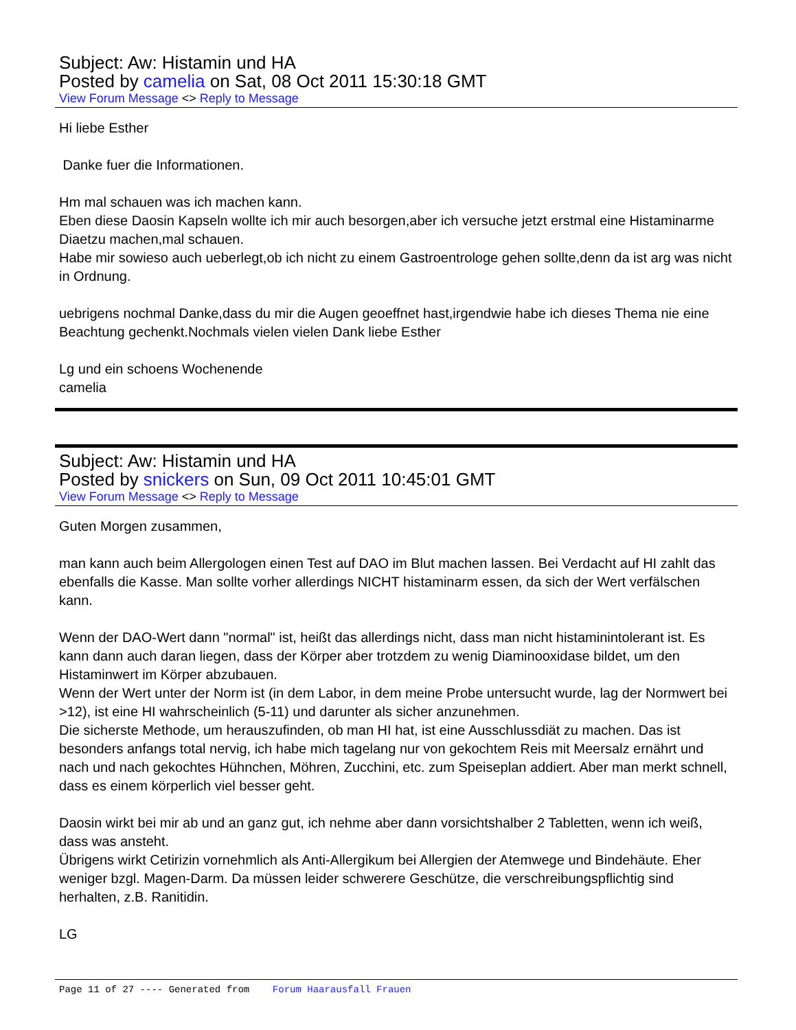Subject: Aw: Histamin und HA
Posted by camelia on Sat, 08 Oct 2011 15:30:18 GMT
View Forum Message <> Reply to Message
Hi liebe Esther
Danke fuer die Informationen.
Hm mal schauen was ich machen kann.
Eben diese Daosin Kapseln wollte ich mir auch besorgen,aber ich versuche jetzt erstmal eine Histaminarme Diaetzu machen,mal schauen.
Habe mir sowieso auch ueberlegt,ob ich nicht zu einem Gastroentrologe gehen sollte,denn da ist arg was nicht in Ordnung.
uebrigens nochmal Danke,dass du mir die Augen geoeffnet hast,irgendwie habe ich dieses Thema nie eine Beachtung gechenkt.Nochmals vielen vielen Dank liebe Esther
Lg und ein schoens Wochenende
camelia
Subject: Aw: Histamin und HA
Posted by snickers on Sun, 09 Oct 2011 10:45:01 GMT
View Forum Message <> Reply to Message
Guten Morgen zusammen,
man kann auch beim Allergologen einen Test auf DAO im Blut machen lassen. Bei Verdacht auf HI zahlt das ebenfalls die Kasse. Man sollte vorher allerdings NICHT histaminarm essen, da sich der Wert verfälschen kann.
Wenn der DAO-Wert dann "normal" ist, heißt das allerdings nicht, dass man nicht histaminintolerant ist. Es kann dann auch daran liegen, dass der Körper aber trotzdem zu wenig Diaminooxidase bildet, um den Histaminwert im Körper abzubauen.
Wenn der Wert unter der Norm ist (in dem Labor, in dem meine Probe untersucht wurde, lag der Normwert bei >12), ist eine HI wahrscheinlich (5-11) und darunter als sicher anzunehmen.
Die sicherste Methode, um herauszufinden, ob man HI hat, ist eine Ausschlussdiät zu machen. Das ist besonders anfangs total nervig, ich habe mich tagelang nur von gekochtem Reis mit Meersalz ernährt und nach und nach gekochtes Hühnchen, Möhren, Zucchini, etc. zum Speiseplan addiert. Aber man merkt schnell, dass es einem körperlich viel besser geht.
Daosin wirkt bei mir ab und an ganz gut, ich nehme aber dann vorsichtshalber 2 Tabletten, wenn ich weiß, dass was ansteht.
Übrigens wirkt Cetirizin vornehmlich als Anti-Allergikum bei Allergien der Atemwege und Bindehäute. Eher weniger bzgl. Magen-Darm. Da müssen leider schwerere Geschütze, die verschreibungspflichtig sind herhalten, z.B. Ranitidin.
LG
Page 11 of 27 ---- Generated from Forum Haarausfall Frauen